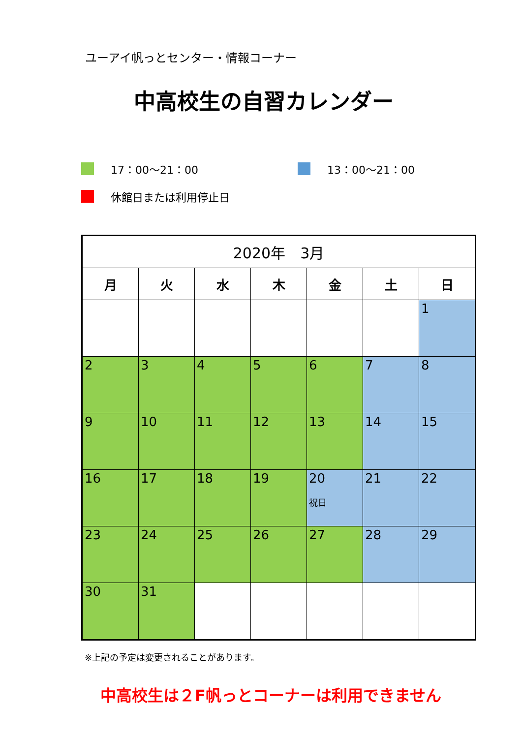ユーアイ帆っとセンター・情報コーナー
中高校生の自習カレンダー
17：00～21：00 13：00～21：00
休館日または利用停止日
| 2020年 3月 | | | | | | |
| --- | --- | --- | --- | --- | --- | --- |
| 月 | 火 | 水 | 木 | 金 | 土 | 日 |
| | | | | | | 1 |
| 2 | 3 | 4 | 5 | 6 | 7 | 8 |
| 9 | 10 | 11 | 12 | 13 | 14 | 15 |
| 16 | 17 | 18 | 19 | 20 祝日 | 21 | 22 |
| 23 | 24 | 25 | 26 | 27 | 28 | 29 |
| 30 | 31 | | | | | |
※上記の予定は変更されることがあります。
中高校生は２F帆っとコーナーは利用できません